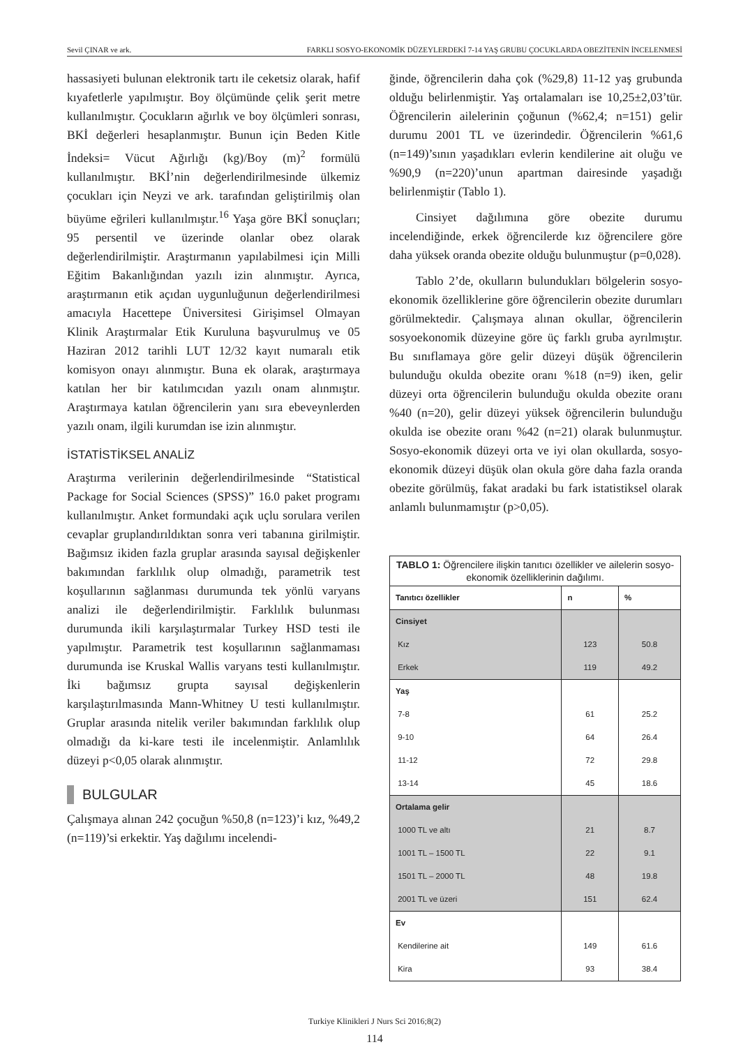Sevil ÇINAR ve ark. FARKLI SOSYO-EKONOMİK DÜZEYLERDEKİ 7-14 YAŞ GRUBU ÇOCUKLARDA OBEZİTENİN İNCELENMESİ
hassasiyeti bulunan elektronik tartı ile ceketsiz olarak, hafif kıyafetlerle yapılmıştır. Boy ölçümünde çelik şerit metre kullanılmıştır. Çocukların ağırlık ve boy ölçümleri sonrası, BKİ değerleri hesaplanmıştır. Bunun için Beden Kitle İndeksi= Vücut Ağırlığı (kg)/Boy (m)<sup>2</sup> formülü kullanılmıştır. BKİ’nin değerlendirilmesinde ülkemiz çocukları için Neyzi ve ark. tarafından geliştirilmiş olan büyüme eğrileri kullanılmıştır.<sup>16</sup> Yaşa göre BKİ sonuçları; 95 persentil ve üzerinde olanlar obez olarak değerlendirilmiştir. Araştırmanın yapılabilmesi için Milli Eğitim Bakanlığından yazılı izin alınmıştır. Ayrıca, araştırmanın etik açıdan uygunluğunun değerlendirilmesi amacıyla Hacettepe Üniversitesi Girişimsel Olmayan Klinik Araştırmalar Etik Kuruluna başvurulmuş ve 05 Haziran 2012 tarihli LUT 12/32 kayıt numaralı etik komisyon onayı alınmıştır. Buna ek olarak, araştırmaya katılan her bir katılımcıdan yazılı onam alınmıştır. Araştırmaya katılan öğrencilerin yanı sıra ebeveynlerden yazılı onam, ilgili kurumdan ise izin alınmıştır.
İSTATİSTİKSEL ANALİZ
Araştırma verilerinin değerlendirilmesinde “Statistical Package for Social Sciences (SPSS)” 16.0 paket programı kullanılmıştır. Anket formundaki açık uçlu sorulara verilen cevaplar gruplandırıldıktan sonra veri tabanına girilmiştir. Bağımsız ikiden fazla gruplar arasında sayısal değişkenler bakımından farklılık olup olmadığı, parametrik test koşullarının sağlanması durumunda tek yönlü varyans analizi ile değerlendirilmiştir. Farklılık bulunması durumunda ikili karşılaştırmalar Turkey HSD testi ile yapılmıştır. Parametrik test koşullarının sağlanmaması durumunda ise Kruskal Wallis varyans testi kullanılmıştır. İki bağımsız grupta sayısal değişkenlerin karşılaştırılmasında Mann-Whitney U testi kullanılmıştır. Gruplar arasında nitelik veriler bakımından farklılık olup olmadığı da ki-kare testi ile incelenmiştir. Anlamlılık düzeyi p<0,05 olarak alınmıştır.
BULGULAR
Çalışmaya alınan 242 çocuğun %50,8 (n=123)’i kız, %49,2 (n=119)’si erkektir. Yaş dağılımı incelendi-
ğinde, öğrencilerin daha çok (%29,8) 11-12 yaş grubunda olduğu belirlenmiştir. Yaş ortalamaları ise 10,25±2,03’tür. Öğrencilerin ailelerinin çoğunun (%62,4; n=151) gelir durumu 2001 TL ve üzerindedir. Öğrencilerin %61,6 (n=149)’sının yaşadıkları evlerin kendilerine ait oluğu ve %90,9 (n=220)’unun apartman dairesinde yaşadığı belirlenmiştir (Tablo 1).
Cinsiyet dağılımına göre obezite durumu incelendiğinde, erkek öğrencilerde kız öğrencilere göre daha yüksek oranda obezite olduğu bulunmuştur (p=0,028).
Tablo 2’de, okulların bulundukları bölgelerin sosyo-ekonomik özelliklerine göre öğrencilerin obezite durumları görülmektedir. Çalışmaya alınan okullar, öğrencilerin sosyoekonomik düzeyine göre üç farklı gruba ayrılmıştır. Bu sınıflamaya göre gelir düzeyi düşük öğrencilerin bulunduğu okulda obezite oranı %18 (n=9) iken, gelir düzeyi orta öğrencilerin bulunduğu okulda obezite oranı %40 (n=20), gelir düzeyi yüksek öğrencilerin bulunduğu okulda ise obezite oranı %42 (n=21) olarak bulunmuştur. Sosyo-ekonomik düzeyi orta ve iyi olan okullarda, sosyo-ekonomik düzeyi düşük olan okula göre daha fazla oranda obezite görülmüş, fakat aradaki bu fark istatistiksel olarak anlamlı bulunmamıştır (p>0,05).
| TABLO 1: Öğrencilere ilişkin tanıtıcı özellikler ve ailelerin sosyo-ekonomik özelliklerinin dağılımı. | | |
| --- | --- | --- |
| Tanıtıcı özellikler | n | % |
| Cinsiyet | | |
| Kız | 123 | 50.8 |
| Erkek | 119 | 49.2 |
| Yaş | | |
| 7-8 | 61 | 25.2 |
| 9-10 | 64 | 26.4 |
| 11-12 | 72 | 29.8 |
| 13-14 | 45 | 18.6 |
| Ortalama gelir | | |
| 1000 TL ve altı | 21 | 8.7 |
| 1001 TL – 1500 TL | 22 | 9.1 |
| 1501 TL – 2000 TL | 48 | 19.8 |
| 2001 TL ve üzeri | 151 | 62.4 |
| Ev | | |
| Kendilerine ait | 149 | 61.6 |
| Kira | 93 | 38.4 |
Turkiye Klinikleri J Nurs Sci 2016;8(2)
114